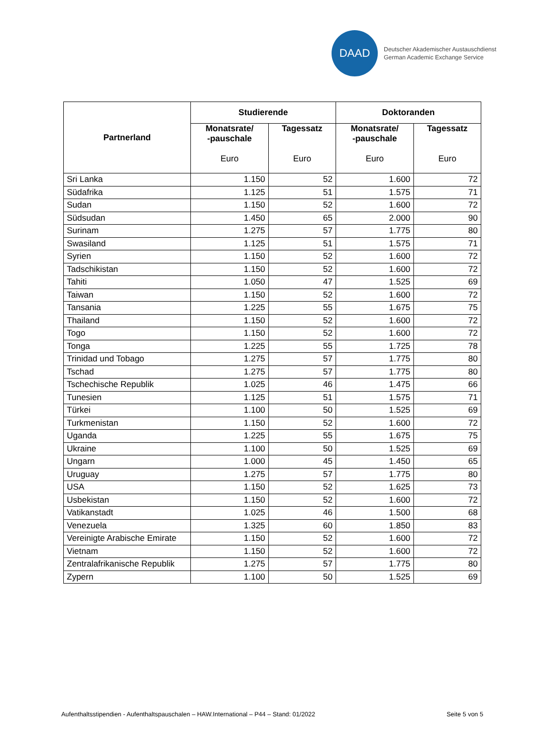DAAD
Deutscher Akademischer Austauschdienst
German Academic Exchange Service
| Partnerland | Studierende | | Doktoranden | |
| --- | --- | --- | --- | --- |
| | Monatsrate/ -pauschale Euro | Tagessatz Euro | Monatsrate/ -pauschale Euro | Tagessatz Euro |
| Sri Lanka | 1.150 | 52 | 1.600 | 72 |
| Südafrika | 1.125 | 51 | 1.575 | 71 |
| Sudan | 1.150 | 52 | 1.600 | 72 |
| Südsudan | 1.450 | 65 | 2.000 | 90 |
| Surinam | 1.275 | 57 | 1.775 | 80 |
| Swasiland | 1.125 | 51 | 1.575 | 71 |
| Syrien | 1.150 | 52 | 1.600 | 72 |
| Tadschikistan | 1.150 | 52 | 1.600 | 72 |
| Tahiti | 1.050 | 47 | 1.525 | 69 |
| Taiwan | 1.150 | 52 | 1.600 | 72 |
| Tansania | 1.225 | 55 | 1.675 | 75 |
| Thailand | 1.150 | 52 | 1.600 | 72 |
| Togo | 1.150 | 52 | 1.600 | 72 |
| Tonga | 1.225 | 55 | 1.725 | 78 |
| Trinidad und Tobago | 1.275 | 57 | 1.775 | 80 |
| Tschad | 1.275 | 57 | 1.775 | 80 |
| Tschechische Republik | 1.025 | 46 | 1.475 | 66 |
| Tunesien | 1.125 | 51 | 1.575 | 71 |
| Türkei | 1.100 | 50 | 1.525 | 69 |
| Turkmenistan | 1.150 | 52 | 1.600 | 72 |
| Uganda | 1.225 | 55 | 1.675 | 75 |
| Ukraine | 1.100 | 50 | 1.525 | 69 |
| Ungarn | 1.000 | 45 | 1.450 | 65 |
| Uruguay | 1.275 | 57 | 1.775 | 80 |
| USA | 1.150 | 52 | 1.625 | 73 |
| Usbekistan | 1.150 | 52 | 1.600 | 72 |
| Vatikanstadt | 1.025 | 46 | 1.500 | 68 |
| Venezuela | 1.325 | 60 | 1.850 | 83 |
| Vereinigte Arabische Emirate | 1.150 | 52 | 1.600 | 72 |
| Vietnam | 1.150 | 52 | 1.600 | 72 |
| Zentralafrikanische Republik | 1.275 | 57 | 1.775 | 80 |
| Zypern | 1.100 | 50 | 1.525 | 69 |
Aufenthaltsstipendien - Aufenthaltspauschalen – HAW.International – P44 – Stand: 01/2022 Seite 5 von 5